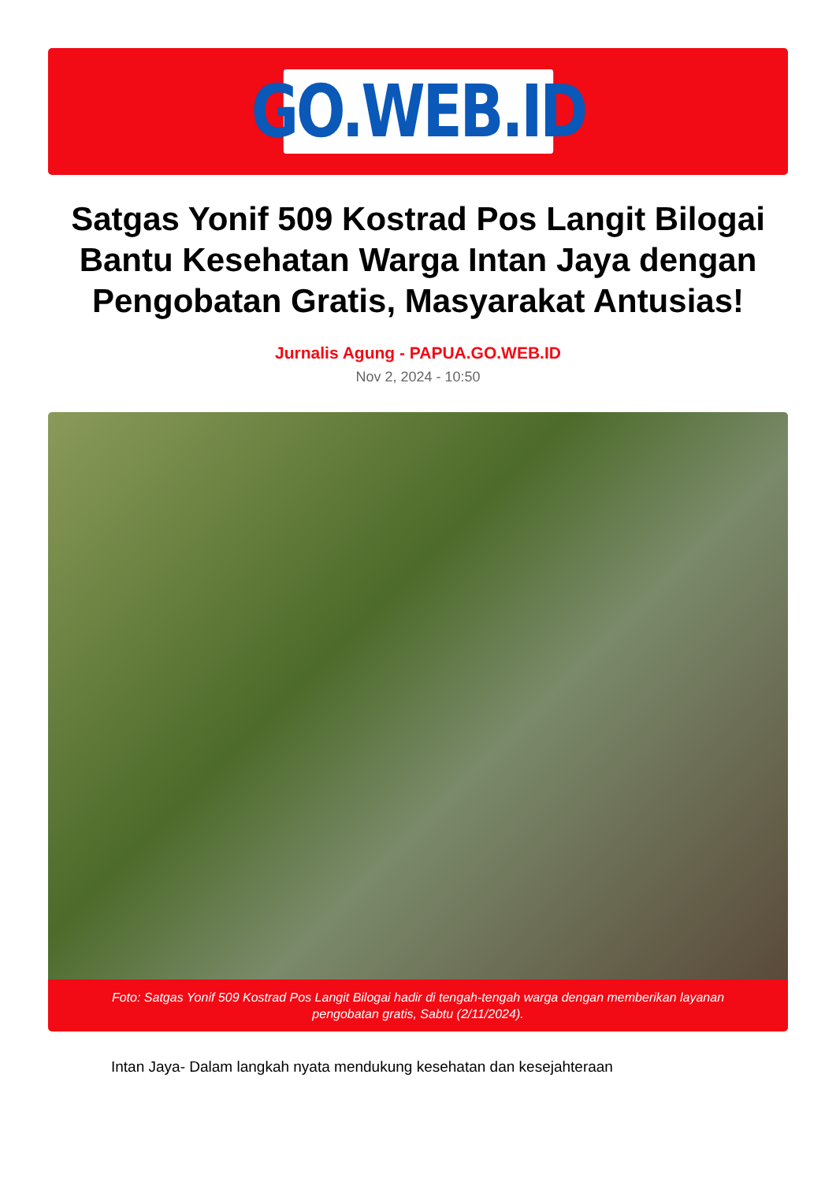GO.WEB.ID
Satgas Yonif 509 Kostrad Pos Langit Bilogai Bantu Kesehatan Warga Intan Jaya dengan Pengobatan Gratis, Masyarakat Antusias!
Jurnalis Agung - PAPUA.GO.WEB.ID
Nov 2, 2024 - 10:50
Foto: Satgas Yonif 509 Kostrad Pos Langit Bilogai hadir di tengah-tengah warga dengan memberikan layanan pengobatan gratis, Sabtu (2/11/2024).
Intan Jaya- Dalam langkah nyata mendukung kesehatan dan kesejahteraan